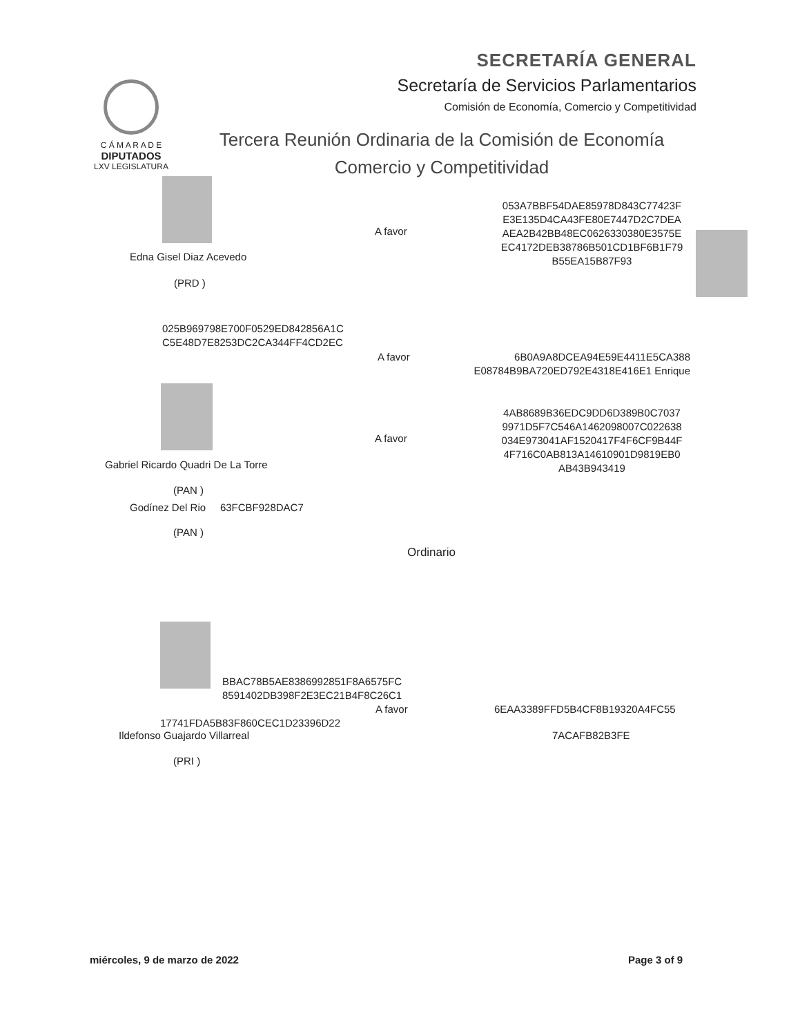SECRETARÍA GENERAL
Secretaría de Servicios Parlamentarios
Comisión de Economía, Comercio y Competitividad
C Á M A R A D E
DIPUTADOS
LXV LEGISLATURA
Tercera Reunión Ordinaria de la Comisión de Economía
Comercio y Competitividad
Edna Gisel Diaz Acevedo
(PRD )
A favor
053A7BBF54DAE85978D843C77423F E3E135D4CA43FE80E7447D2C7DEA AEA2B42BB48EC0626330380E3575E EC4172DEB38786B501CD1BF6B1F79 B55EA15B87F93
025B969798E700F0529ED842856A1C C5E48D7E8253DC2CA344FF4CD2EC
A favor
6B0A9A8DCEA94E59E4411E5CA388 E08784B9BA720ED792E4318E416E1 Enrique
A favor
4AB8689B36EDC9DD6D389B0C7037 9971D5F7C546A1462098007C022638 034E973041AF1520417F4F6CF9B44F 4F716C0AB813A14610901D9819EB0 AB43B943419
Gabriel Ricardo Quadri De La Torre
(PAN )
Godínez Del Rio 63FCBF928DAC7
(PAN )
Ordinario
BBAC78B5AE8386992851F8A6575FC 8591402DB398F2E3EC21B4F8C26C1
A favor 6EAA3389FFD5B4CF8B19320A4FC55
17741FDA5B83F860CEC1D23396D22
Ildefonso Guajardo Villarreal 7ACAFB82B3FE
(PRI )
miércoles, 9 de marzo de 2022 Page 3 of 9